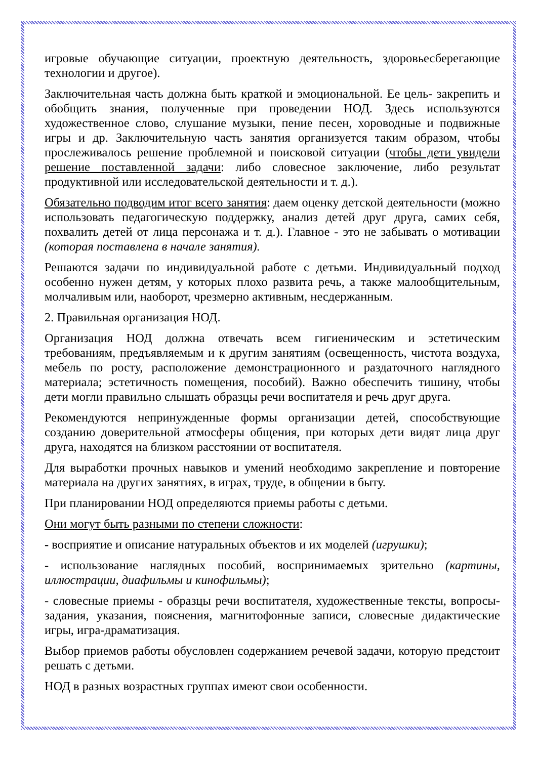игровые обучающие ситуации, проектную деятельность, здоровьесберегающие технологии и другое).
Заключительная часть должна быть краткой и эмоциональной. Ее цель- закрепить и обобщить знания, полученные при проведении НОД. Здесь используются художественное слово, слушание музыки, пение песен, хороводные и подвижные игры и др. Заключительную часть занятия организуется таким образом, чтобы прослеживалось решение проблемной и поисковой ситуации (чтобы дети увидели решение поставленной задачи: либо словесное заключение, либо результат продуктивной или исследовательской деятельности и т. д.).
Обязательно подводим итог всего занятия: даем оценку детской деятельности (можно использовать педагогическую поддержку, анализ детей друг друга, самих себя, похвалить детей от лица персонажа и т. д.). Главное - это не забывать о мотивации (которая поставлена в начале занятия).
Решаются задачи по индивидуальной работе с детьми. Индивидуальный подход особенно нужен детям, у которых плохо развита речь, а также малообщительным, молчаливым или, наоборот, чрезмерно активным, несдержанным.
2. Правильная организация НОД.
Организация НОД должна отвечать всем гигиеническим и эстетическим требованиям, предъявляемым и к другим занятиям (освещенность, чистота воздуха, мебель по росту, расположение демонстрационного и раздаточного наглядного материала; эстетичность помещения, пособий). Важно обеспечить тишину, чтобы дети могли правильно слышать образцы речи воспитателя и речь друг друга.
Рекомендуются непринужденные формы организации детей, способствующие созданию доверительной атмосферы общения, при которых дети видят лица друг друга, находятся на близком расстоянии от воспитателя.
Для выработки прочных навыков и умений необходимо закрепление и повторение материала на других занятиях, в играх, труде, в общении в быту.
При планировании НОД определяются приемы работы с детьми.
Они могут быть разными по степени сложности:
- восприятие и описание натуральных объектов и их моделей (игрушки);
- использование наглядных пособий, воспринимаемых зрительно (картины, иллюстрации, диафильмы и кинофильмы);
- словесные приемы - образцы речи воспитателя, художественные тексты, вопросы-задания, указания, пояснения, магнитофонные записи, словесные дидактические игры, игра-драматизация.
Выбор приемов работы обусловлен содержанием речевой задачи, которую предстоит решать с детьми.
НОД в разных возрастных группах имеют свои особенности.